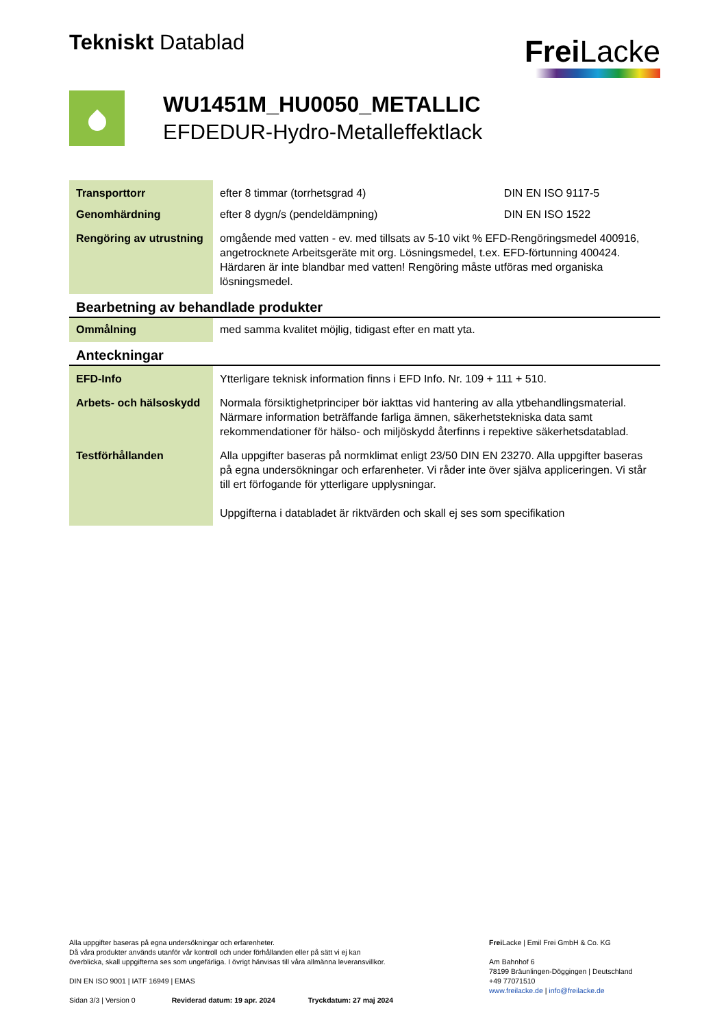Tekniskt Datablad
Frei Lacke
WU1451M_HU0050_METALLIC
EFDEDUR-Hydro-Metalleffektlack
| Transporttorr | efter 8 timmar (torrhetsgrad 4) | DIN EN ISO 9117-5 |
| Genomhärdning | efter 8 dygn/s (pendeldämpning) | DIN EN ISO 1522 |
| Rengöring av utrustning | omgående med vatten - ev. med tillsats av 5-10 vikt % EFD-Rengöringsmedel 400916, angetrocknete Arbeitsgeräte mit org. Lösningsmedel, t.ex. EFD-förtunning 400424. Härdaren är inte blandbar med vatten! Rengöring måste utföras med organiska lösningsmedel. | |
Bearbetning av behandlade produkter
| Ommålning | med samma kvalitet möjlig, tidigast efter en matt yta. |
Anteckningar
| EFD-Info | Ytterligare teknisk information finns i EFD Info. Nr. 109 + 111 + 510. |
| Arbets- och hälsoskydd | Normala försiktighetprinciper bör iakttas vid hantering av alla ytbehandlingsmaterial. Närmare information beträffande farliga ämnen, säkerhetstekniska data samt rekommendationer för hälso- och miljöskydd återfinns i repektive säkerhetsdatablad. |
| Testförhållanden | Alla uppgifter baseras på normklimat enligt 23/50 DIN EN 23270. Alla uppgifter baseras på egna undersökningar och erfarenheter. Vi råder inte över själva appliceringen. Vi står till ert förfogande för ytterligare upplysningar. Uppgifterna i databladet är riktvärden och skall ej ses som specifikation |
Alla uppgifter baseras på egna undersökningar och erfarenheter.
Då våra produkter används utanför vår kontroll och under förhållanden eller på sätt vi ej kan
överblicka, skall uppgifterna ses som ungefärliga. I övrigt hänvisas till våra allmänna leveransvillkor.
DIN EN ISO 9001 | IATF 16949 | EMAS
Sidan 3/3 | Version 0 Reviderad datum: 19 apr. 2024 Tryckdatum: 27 maj 2024
Frei Lacke | Emil Frei GmbH & Co. KG
Am Bahnhof 6
78199 Bräunlingen-Döggingen | Deutschland
+49 77071510
www.freilacke.de | info@freilacke.de